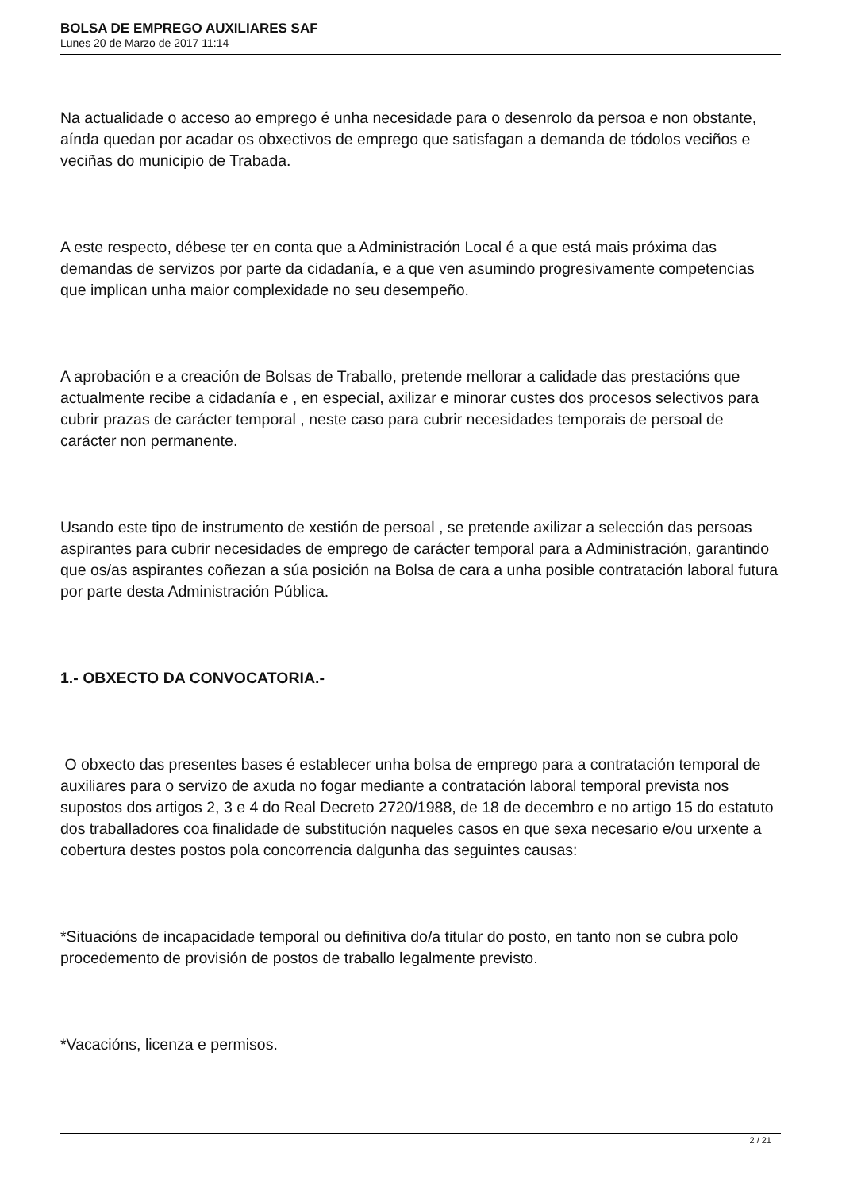BOLSA DE EMPREGO AUXILIARES SAF
Lunes 20 de Marzo de 2017 11:14
Na actualidade o acceso ao emprego é unha necesidade para o desenrolo da persoa e non obstante, aínda quedan por acadar os obxectivos de emprego que satisfagan a demanda de tódolos veciños e veciñas do municipio de Trabada.
A este respecto, débese ter en conta que a Administración Local é a que está mais próxima das demandas de servizos por parte da cidadanía, e a que ven asumindo progresivamente competencias que implican unha maior complexidade no seu desempeño.
A aprobación e a creación de Bolsas de Traballo, pretende mellorar a calidade das prestacións que actualmente recibe a cidadanía e , en especial, axilizar e minorar custes dos procesos selectivos para cubrir prazas de carácter temporal , neste caso para cubrir necesidades temporais de persoal de carácter non permanente.
Usando este tipo de instrumento de xestión de persoal , se pretende axilizar a selección das persoas aspirantes para cubrir necesidades de emprego de carácter temporal para a Administración, garantindo que os/as aspirantes coñezan a súa posición na Bolsa de cara a unha posible contratación laboral futura por parte desta Administración Pública.
1.- OBXECTO DA CONVOCATORIA.-
O obxecto das presentes bases é establecer unha bolsa de emprego para a contratación temporal de auxiliares para o servizo de axuda no fogar mediante a contratación laboral temporal prevista nos supostos dos artigos 2, 3 e 4 do Real Decreto 2720/1988, de 18 de decembro e no artigo 15 do estatuto dos traballadores coa finalidade de substitución naqueles casos en que sexa necesario e/ou urxente a cobertura destes postos pola concorrencia dalgunha das seguintes causas:
*Situacións de incapacidade temporal ou definitiva do/a titular do posto, en tanto non se cubra polo procedemento de provisión de postos de traballo legalmente previsto.
*Vacacións, licenza e permisos.
2 / 21